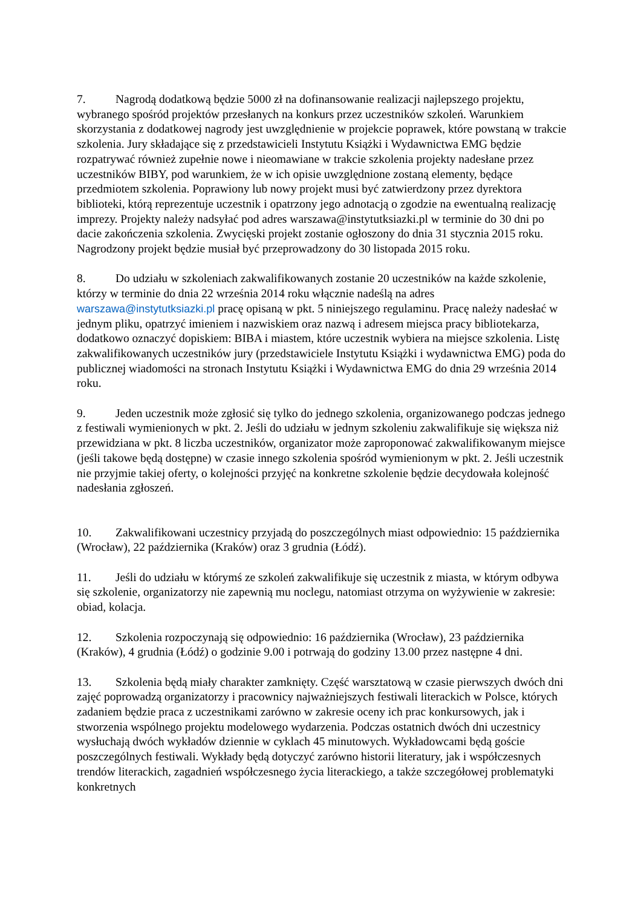7. Nagrodą dodatkową będzie 5000 zł na dofinansowanie realizacji najlepszego projektu, wybranego spośród projektów przesłanych na konkurs przez uczestników szkoleń. Warunkiem skorzystania z dodatkowej nagrody jest uwzględnienie w projekcie poprawek, które powstaną w trakcie szkolenia. Jury składające się z przedstawicieli Instytutu Książki i Wydawnictwa EMG będzie rozpatrywać również zupełnie nowe i nieomawiane w trakcie szkolenia projekty nadesłane przez uczestników BIBY, pod warunkiem, że w ich opisie uwzględnione zostaną elementy, będące przedmiotem szkolenia. Poprawiony lub nowy projekt musi być zatwierdzony przez dyrektora biblioteki, którą reprezentuje uczestnik i opatrzony jego adnotacją o zgodzie na ewentualną realizację imprezy. Projekty należy nadsyłać pod adres warszawa@instytutksiazki.pl w terminie do 30 dni po dacie zakończenia szkolenia. Zwycięski projekt zostanie ogłoszony do dnia 31 stycznia 2015 roku. Nagrodzony projekt będzie musiał być przeprowadzony do 30 listopada 2015 roku.
8. Do udziału w szkoleniach zakwalifikowanych zostanie 20 uczestników na każde szkolenie, którzy w terminie do dnia 22 września 2014 roku włącznie nadeślą na adres warszawa@instytutksiazki.pl pracę opisaną w pkt. 5 niniejszego regulaminu. Pracę należy nadesłać w jednym pliku, opatrzyć imieniem i nazwiskiem oraz nazwą i adresem miejsca pracy bibliotekarza, dodatkowo oznaczyć dopiskiem: BIBA i miastem, które uczestnik wybiera na miejsce szkolenia. Listę zakwalifikowanych uczestników jury (przedstawiciele Instytutu Książki i wydawnictwa EMG) poda do publicznej wiadomości na stronach Instytutu Książki i Wydawnictwa EMG do dnia 29 września 2014 roku.
9. Jeden uczestnik może zgłosić się tylko do jednego szkolenia, organizowanego podczas jednego z festiwali wymienionych w pkt. 2. Jeśli do udziału w jednym szkoleniu zakwalifikuje się większa niż przewidziana w pkt. 8 liczba uczestników, organizator może zaproponować zakwalifikowanym miejsce (jeśli takowe będą dostępne) w czasie innego szkolenia spośród wymienionym w pkt. 2. Jeśli uczestnik nie przyjmie takiej oferty, o kolejności przyjęć na konkretne szkolenie będzie decydowała kolejność nadesłania zgłoszeń.
10. Zakwalifikowani uczestnicy przyjadą do poszczególnych miast odpowiednio: 15 października (Wrocław), 22 października (Kraków) oraz 3 grudnia (Łódź).
11. Jeśli do udziału w którymś ze szkoleń zakwalifikuje się uczestnik z miasta, w którym odbywa się szkolenie, organizatorzy nie zapewnią mu noclegu, natomiast otrzyma on wyżywienie w zakresie: obiad, kolacja.
12. Szkolenia rozpoczynają się odpowiednio: 16 października (Wrocław), 23 października (Kraków), 4 grudnia (Łódź) o godzinie 9.00 i potrwają do godziny 13.00 przez następne 4 dni.
13. Szkolenia będą miały charakter zamknięty. Część warsztatową w czasie pierwszych dwóch dni zajęć poprowadzą organizatorzy i pracownicy najważniejszych festiwali literackich w Polsce, których zadaniem będzie praca z uczestnikami zarówno w zakresie oceny ich prac konkursowych, jak i stworzenia wspólnego projektu modelowego wydarzenia. Podczas ostatnich dwóch dni uczestnicy wysłuchają dwóch wykładów dziennie w cyklach 45 minutowych. Wykładowcami będą goście poszczególnych festiwali. Wykłady będą dotyczyć zarówno historii literatury, jak i współczesnych trendów literackich, zagadnień współczesnego życia literackiego, a także szczegółowej problematyki konkretnych